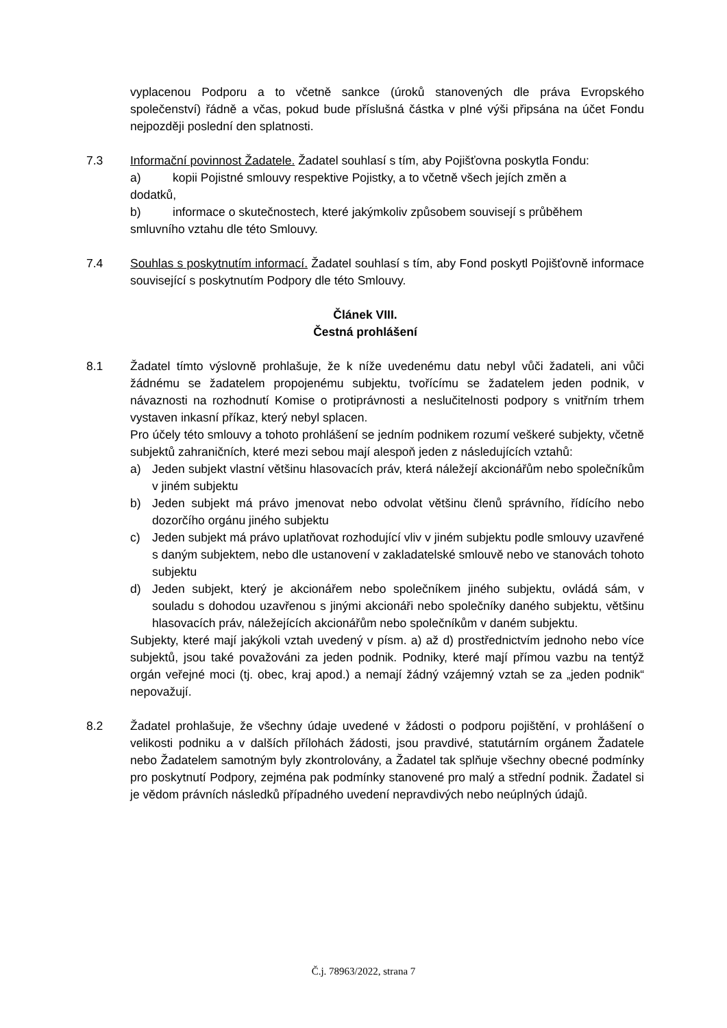vyplacenou Podporu a to včetně sankce (úroků stanovených dle práva Evropského společenství) řádně a včas, pokud bude příslušná částka v plné výši připsána na účet Fondu nejpozději poslední den splatnosti.
7.3 Informační povinnost Žadatele. Žadatel souhlasí s tím, aby Pojišťovna poskytla Fondu:
a) kopii Pojistné smlouvy respektive Pojistky, a to včetně všech jejích změn a
dodatků,
b) informace o skutečnostech, které jakýmkoliv způsobem souvisejí s průběhem
smluvního vztahu dle této Smlouvy.
7.4 Souhlas s poskytnutím informací. Žadatel souhlasí s tím, aby Fond poskytl Pojišťovně informace související s poskytnutím Podpory dle této Smlouvy.
Článek VIII.
Čestná prohlášení
8.1 Žadatel tímto výslovně prohlašuje, že k níže uvedenému datu nebyl vůči žadateli, ani vůči žádnému se žadatelem propojenému subjektu, tvořícímu se žadatelem jeden podnik, v návaznosti na rozhodnutí Komise o protiprávnosti a neslučitelnosti podpory s vnitřním trhem vystaven inkasní příkaz, který nebyl splacen.
Pro účely této smlouvy a tohoto prohlášení se jedním podnikem rozumí veškeré subjekty, včetně subjektů zahraničních, které mezi sebou mají alespoň jeden z následujících vztahů:
a) Jeden subjekt vlastní většinu hlasovacích práv, která náležejí akcionářům nebo společníkům v jiném subjektu
b) Jeden subjekt má právo jmenovat nebo odvolat většinu členů správního, řídícího nebo dozorčího orgánu jiného subjektu
c) Jeden subjekt má právo uplatňovat rozhodující vliv v jiném subjektu podle smlouvy uzavřené s daným subjektem, nebo dle ustanovení v zakladatelské smlouvě nebo ve stanovách tohoto subjektu
d) Jeden subjekt, který je akcionářem nebo společníkem jiného subjektu, ovládá sám, v souladu s dohodou uzavřenou s jinými akcionáři nebo společníky daného subjektu, většinu hlasovacích práv, náležejících akcionářům nebo společníkům v daném subjektu.
Subjekty, které mají jakýkoli vztah uvedený v písm. a) až d) prostřednictvím jednoho nebo více subjektů, jsou také považováni za jeden podnik. Podniky, které mají přímou vazbu na tentýž orgán veřejné moci (tj. obec, kraj apod.) a nemají žádný vzájemný vztah se za „jeden podnik“ nepovažují.
8.2 Žadatel prohlašuje, že všechny údaje uvedené v žádosti o podporu pojištění, v prohlášení o velikosti podniku a v dalších přílohách žádosti, jsou pravdivé, statutárním orgánem Žadatele nebo Žadatelem samotným byly zkontrolovány, a Žadatel tak splňuje všechny obecné podmínky pro poskytnutí Podpory, zejména pak podmínky stanovené pro malý a střední podnik. Žadatel si je vědom právních následků případného uvedení nepravdivých nebo neúplných údajů.
Č.j. 78963/2022, strana 7